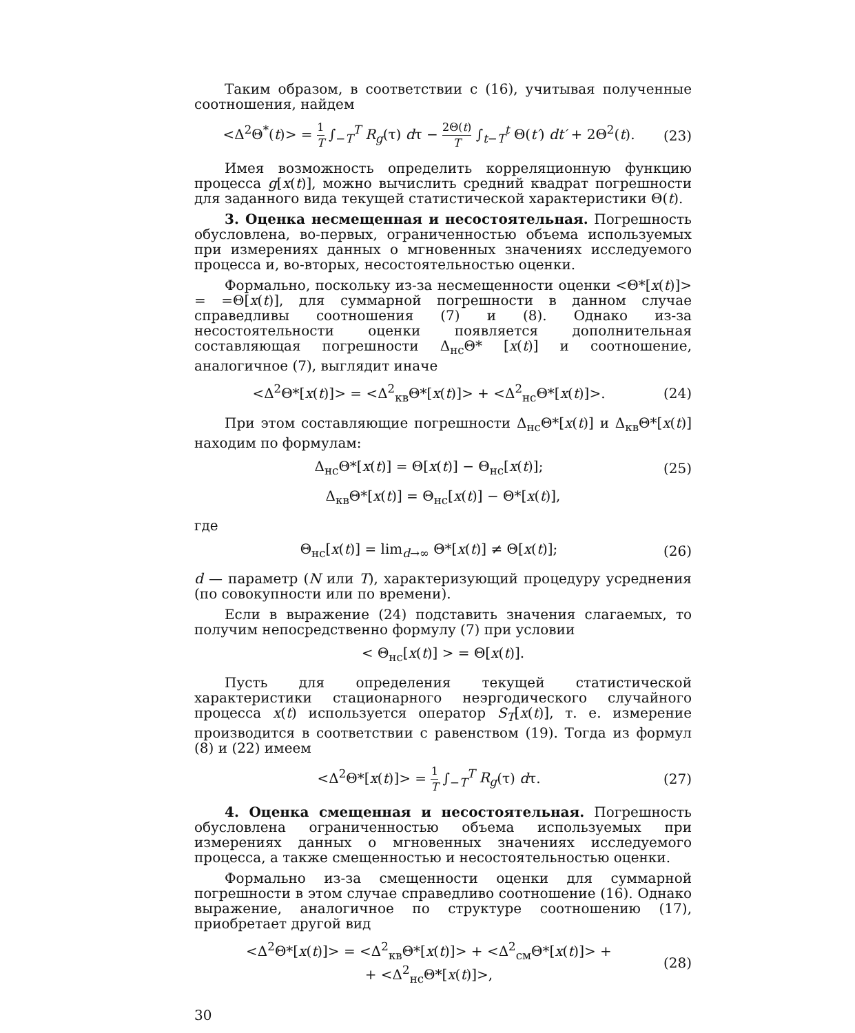Таким образом, в соответствии с (16), учитывая полученные соотношения, найдем
<Δ<sup>2</sup>Θ<sup>*</sup>(t)> = 1 T ∫<sub>−T</sub><sup>T</sup> R<sub>g</sub>(τ) dτ − 2Θ(t) T ∫<sub>t−T</sub><sup>t</sup> Θ(t′) dt′ + 2Θ<sup>2</sup>(t).
(23)
Имея возможность определить корреляционную функцию процесса g[x(t)], можно вычислить средний квадрат погрешности для заданного вида текущей статистической характеристики Θ(t).
3. Оценка несмещенная и несостоятельная. Погрешность обусловлена, во-первых, ограниченностью объема используемых при измерениях данных о мгновенных значениях исследуемого процесса и, во-вторых, несостоятельностью оценки.
Формально, поскольку из-за несмещенности оценки <Θ*[x(t)]> = =Θ[x(t)], для суммарной погрешности в данном случае справедливы соотношения (7) и (8). Однако из-за несостоятельности оценки появляется дополнительная составляющая погрешности Δ<sub>нс</sub>Θ* [x(t)] и соотношение, аналогичное (7), выглядит иначе
<Δ<sup>2</sup>Θ*[x(t)]> = <Δ<sup>2</sup><sub>кв</sub>Θ*[x(t)]> + <Δ<sup>2</sup><sub>нс</sub>Θ*[x(t)]>.
(24)
При этом составляющие погрешности Δ<sub>нс</sub>Θ*[x(t)] и Δ<sub>кв</sub>Θ*[x(t)] находим по формулам:
Δ<sub>нс</sub>Θ*[x(t)] = Θ[x(t)] − Θ<sub>нс</sub>[x(t)];
(25)
Δ<sub>кв</sub>Θ*[x(t)] = Θ<sub>нс</sub>[x(t)] − Θ*[x(t)],
где
Θ<sub>нс</sub>[x(t)] = lim<sub>d→∞</sub> Θ*[x(t)] ≠ Θ[x(t)];
(26)
d — параметр (N или T), характеризующий процедуру усреднения (по совокупности или по времени).
Если в выражение (24) подставить значения слагаемых, то получим непосредственно формулу (7) при условии
< Θ<sub>нс</sub>[x(t)] > = Θ[x(t)].
Пусть для определения текущей статистической характеристики стационарного неэргодического случайного процесса x(t) используется оператор S<sub>T</sub>[x(t)], т. е. измерение производится в соответствии с равенством (19). Тогда из формул (8) и (22) имеем
<Δ<sup>2</sup>Θ*[x(t)]> = 1 T ∫<sub>−T</sub><sup>T</sup> R<sub>g</sub>(τ) dτ.
(27)
4. Оценка смещенная и несостоятельная. Погрешность обусловлена ограниченностью объема используемых при измерениях данных о мгновенных значениях исследуемого процесса, а также смещенностью и несостоятельностью оценки.
Формально из-за смещенности оценки для суммарной погрешности в этом случае справедливо соотношение (16). Однако выражение, аналогичное по структуре соотношению (17), приобретает другой вид
<Δ<sup>2</sup>Θ*[x(t)]> = <Δ<sup>2</sup><sub>кв</sub>Θ*[x(t)]> + <Δ<sup>2</sup><sub>см</sub>Θ*[x(t)]> +
+ <Δ<sup>2</sup><sub>нс</sub>Θ*[x(t)]>,
(28)
30